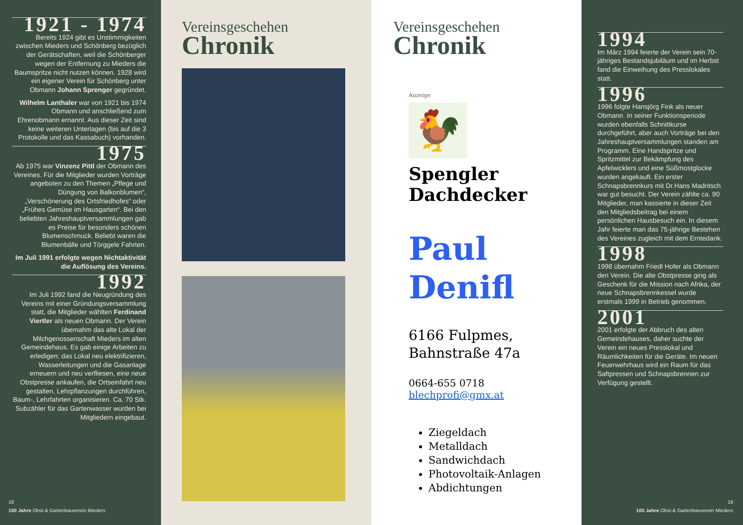1921 - 1974
Bereits 1924 gibt es Unstimmigkeiten zwischen Mieders und Schönberg bezüglich der Gerätschaften, weil die Schönberger wegen der Entfernung zu Mieders die Baumspritze nicht nutzen können. 1928 wird ein eigener Verein für Schönberg unter Obmann Johann Sprenger gegründet.
Wilhelm Lanthaler war von 1921 bis 1974 Obmann und anschließend zum Ehrenobmann ernannt. Aus dieser Zeit sind keine weiteren Unterlagen (bis auf die 3 Protokolle und das Kassabuch) vorhanden.
1975
Ab 1975 war Vinzenz Pittl der Obmann des Vereines. Für die Mitglieder wurden Vorträge angeboten zu den Themen „Pflege und Düngung von Balkonblumen“, „Verschönerung des Ortsfriedhofes“ oder „Frühes Gemüse im Hausgarten“. Bei den beliebten Jahreshauptversammlungen gab es Preise für besonders schönen Blumenschmuck. Beliebt waren die Blumenbälle und Törggele Fahrten.
Im Juli 1991 erfolgte wegen Nichtaktivität die Auflösung des Vereins.
1992
Im Juli 1992 fand die Neugründung des Vereins mit einer Gründungsversammlung statt, die Mitglieder wählten Ferdinand Viertler als neuen Obmann. Der Verein übernahm das alte Lokal der Milchgenossenschaft Mieders im alten Gemeindehaus. Es gab einige Arbeiten zu erledigen: das Lokal neu elektrifizieren, Wasserleitungen und die Gasanlage erneuern und neu verfliesen, eine neue Obstpresse ankaufen, die Ortseinfahrt neu gestalten, Lehrpflanzungen durchführen, Baum-, Lehrfahrten organisieren. Ca. 70 Stk. Subzähler für das Gartenwasser wurden bei Mitgliedern eingebaut.
18
100 Jahre Obst-& Gartenbauverein Mieders
Vereinsgeschehen
Chronik
Vereinsgeschehen
Chronik
Anzeige
🐓
Spengler
Dachdecker
Paul
Denifl
6166 Fulpmes,
Bahnstraße 47a
0664-655 0718
blechprofi@gmx.at
Ziegeldach
Metalldach
Sandwichdach
Photovoltaik-Anlagen
Abdichtungen
1994
Im März 1994 feierte der Verein sein 70-jähriges Bestandsjubiläum und im Herbst fand die Einweihung des Presslokales statt.
1996
1996 folgte Hansjörg Fink als neuer Obmann. In seiner Funktionsperiode wurden ebenfalls Schnittkurse durchgeführt, aber auch Vorträge bei den Jahreshauptversammlungen standen am Programm. Eine Handspritze und Spritzmittel zur Bekämpfung des Apfelwicklers und eine Süßmostglocke wurden angekauft. Ein erster Schnapsbrennkurs mit Dr.Hans Madritsch war gut besucht. Der Verein zählte ca. 90 Mitglieder, man kassierte in dieser Zeit den Mitgliedsbeitrag bei einem persönlichen Hausbesuch ein. In diesem Jahr feierte man das 75-jährige Bestehen des Vereines zugleich mit dem Erntedank.
1998
1998 übernahm Friedl Hofer als Obmann den Verein. Die alte Obstpresse ging als Geschenk für die Mission nach Afrika, der neue Schnapsbrennkessel wurde erstmals 1999 in Betrieb genommen.
2001
2001 erfolgte der Abbruch des alten Gemeindehauses, daher suchte der Verein ein neues Presslokal und Räumlichkeiten für die Geräte. Im neuen Feuerwehrhaus wird ein Raum für das Saftpressen und Schnapsbrennen zur Verfügung gestellt.
19
100 Jahre Obst-& Gartenbauverein Mieders